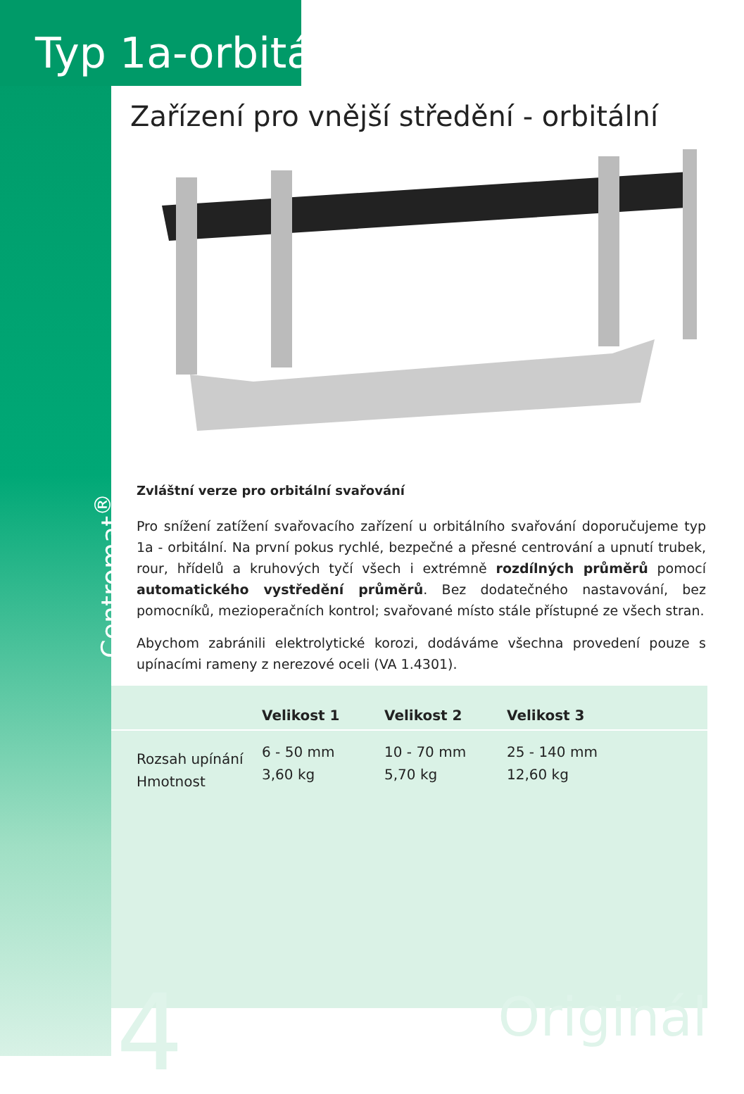Typ 1a-orbitální
Zařízení pro vnější středění - orbitální
Centromat<sup>®</sup>
Zvláštní verze pro orbitální svařování
Pro snížení zatížení svařovacího zařízení u orbitálního svařování doporučujeme typ 1a - orbitální. Na první pokus rychlé, bezpečné a přesné centrování a upnutí trubek, rour, hřídelů a kruhových tyčí všech i extrémně rozdílných průměrů pomocí automatického vystředění průměrů. Bez dodatečného nastavování, bez pomocníků, mezioperačních kontrol; svařované místo stále přístupné ze všech stran.
Abychom zabránili elektrolytické korozi, dodáváme všechna provedení pouze s upínacími rameny z nerezové oceli (VA 1.4301).
| | Velikost 1 | Velikost 2 | Velikost 3 |
| --- | --- | --- | --- |
| Rozsah upínání Hmotnost | 6 - 50 mm 3,60 kg | 10 - 70 mm 5,70 kg | 25 - 140 mm 12,60 kg |
4 Originál